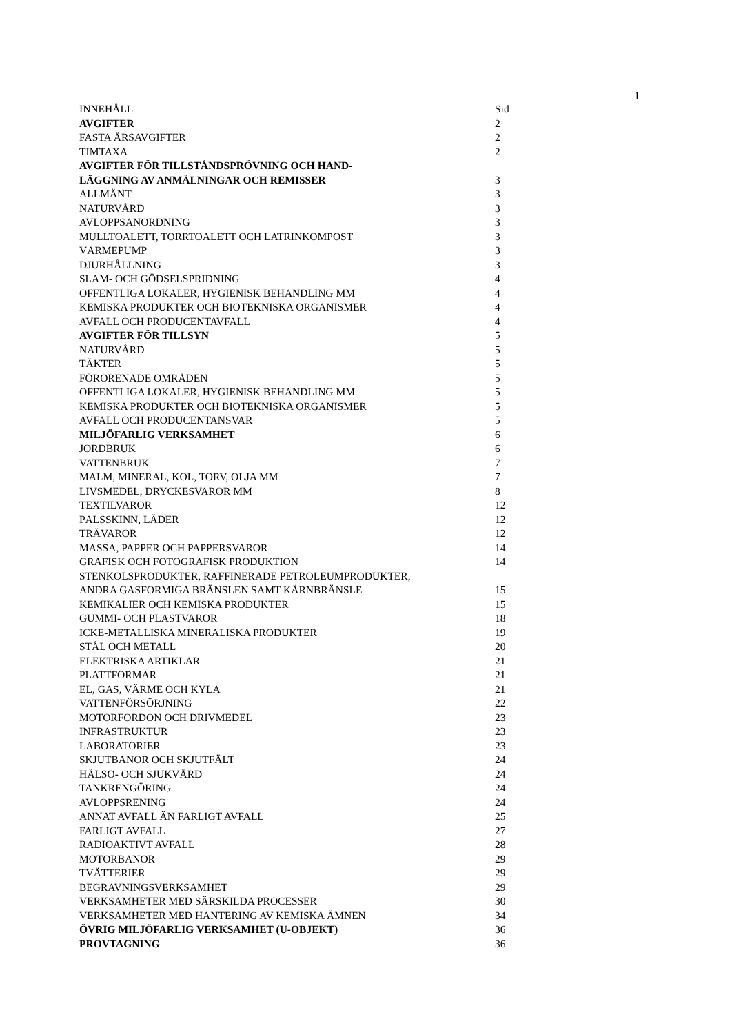1
| INNEHÅLL | Sid |
| AVGIFTER | 2 |
| FASTA ÅRSAVGIFTER | 2 |
| TIMTAXA | 2 |
| AVGIFTER FÖR TILLSTÅNDSPRÖVNING OCH HAND- LÄGGNING AV ANMÄLNINGAR OCH REMISSER | 3 |
| ALLMÄNT | 3 |
| NATURVÅRD | 3 |
| AVLOPPSANORDNING | 3 |
| MULLTOALETT, TORRTOALETT OCH LATRINKOMPOST | 3 |
| VÄRMEPUMP | 3 |
| DJURHÅLLNING | 3 |
| SLAM- OCH GÖDSELSPRIDNING | 4 |
| OFFENTLIGA LOKALER, HYGIENISK BEHANDLING MM | 4 |
| KEMISKA PRODUKTER OCH BIOTEKNISKA ORGANISMER | 4 |
| AVFALL OCH PRODUCENTAVFALL | 4 |
| AVGIFTER FÖR TILLSYN | 5 |
| NATURVÅRD | 5 |
| TÄKTER | 5 |
| FÖRORENADE OMRÅDEN | 5 |
| OFFENTLIGA LOKALER, HYGIENISK BEHANDLING MM | 5 |
| KEMISKA PRODUKTER OCH BIOTEKNISKA ORGANISMER | 5 |
| AVFALL OCH PRODUCENTANSVAR | 5 |
| MILJÖFARLIG VERKSAMHET | 6 |
| JORDBRUK | 6 |
| VATTENBRUK | 7 |
| MALM, MINERAL, KOL, TORV, OLJA MM | 7 |
| LIVSMEDEL, DRYCKESVAROR MM | 8 |
| TEXTILVAROR | 12 |
| PÄLSSKINN, LÄDER | 12 |
| TRÄVAROR | 12 |
| MASSA, PAPPER OCH PAPPERSVAROR | 14 |
| GRAFISK OCH FOTOGRAFISK PRODUKTION | 14 |
| STENKOLSPRODUKTER, RAFFINERADE PETROLEUMPRODUKTER, ANDRA GASFORMIGA BRÄNSLEN SAMT KÄRNBRÄNSLE | 15 |
| KEMIKALIER OCH KEMISKA PRODUKTER | 15 |
| GUMMI- OCH PLASTVAROR | 18 |
| ICKE-METALLISKA MINERALISKA PRODUKTER | 19 |
| STÅL OCH METALL | 20 |
| ELEKTRISKA ARTIKLAR | 21 |
| PLATTFORMAR | 21 |
| EL, GAS, VÄRME OCH KYLA | 21 |
| VATTENFÖRSÖRJNING | 22 |
| MOTORFORDON OCH DRIVMEDEL | 23 |
| INFRASTRUKTUR | 23 |
| LABORATORIER | 23 |
| SKJUTBANOR OCH SKJUTFÄLT | 24 |
| HÄLSO- OCH SJUKVÅRD | 24 |
| TANKRENGÖRING | 24 |
| AVLOPPSRENING | 24 |
| ANNAT AVFALL ÄN FARLIGT AVFALL | 25 |
| FARLIGT AVFALL | 27 |
| RADIOAKTIVT AVFALL | 28 |
| MOTORBANOR | 29 |
| TVÄTTERIER | 29 |
| BEGRAVNINGSVERKSAMHET | 29 |
| VERKSAMHETER MED SÄRSKILDA PROCESSER | 30 |
| VERKSAMHETER MED HANTERING AV KEMISKA ÄMNEN | 34 |
| ÖVRIG MILJÖFARLIG VERKSAMHET (U-OBJEKT) | 36 |
| PROVTAGNING | 36 |